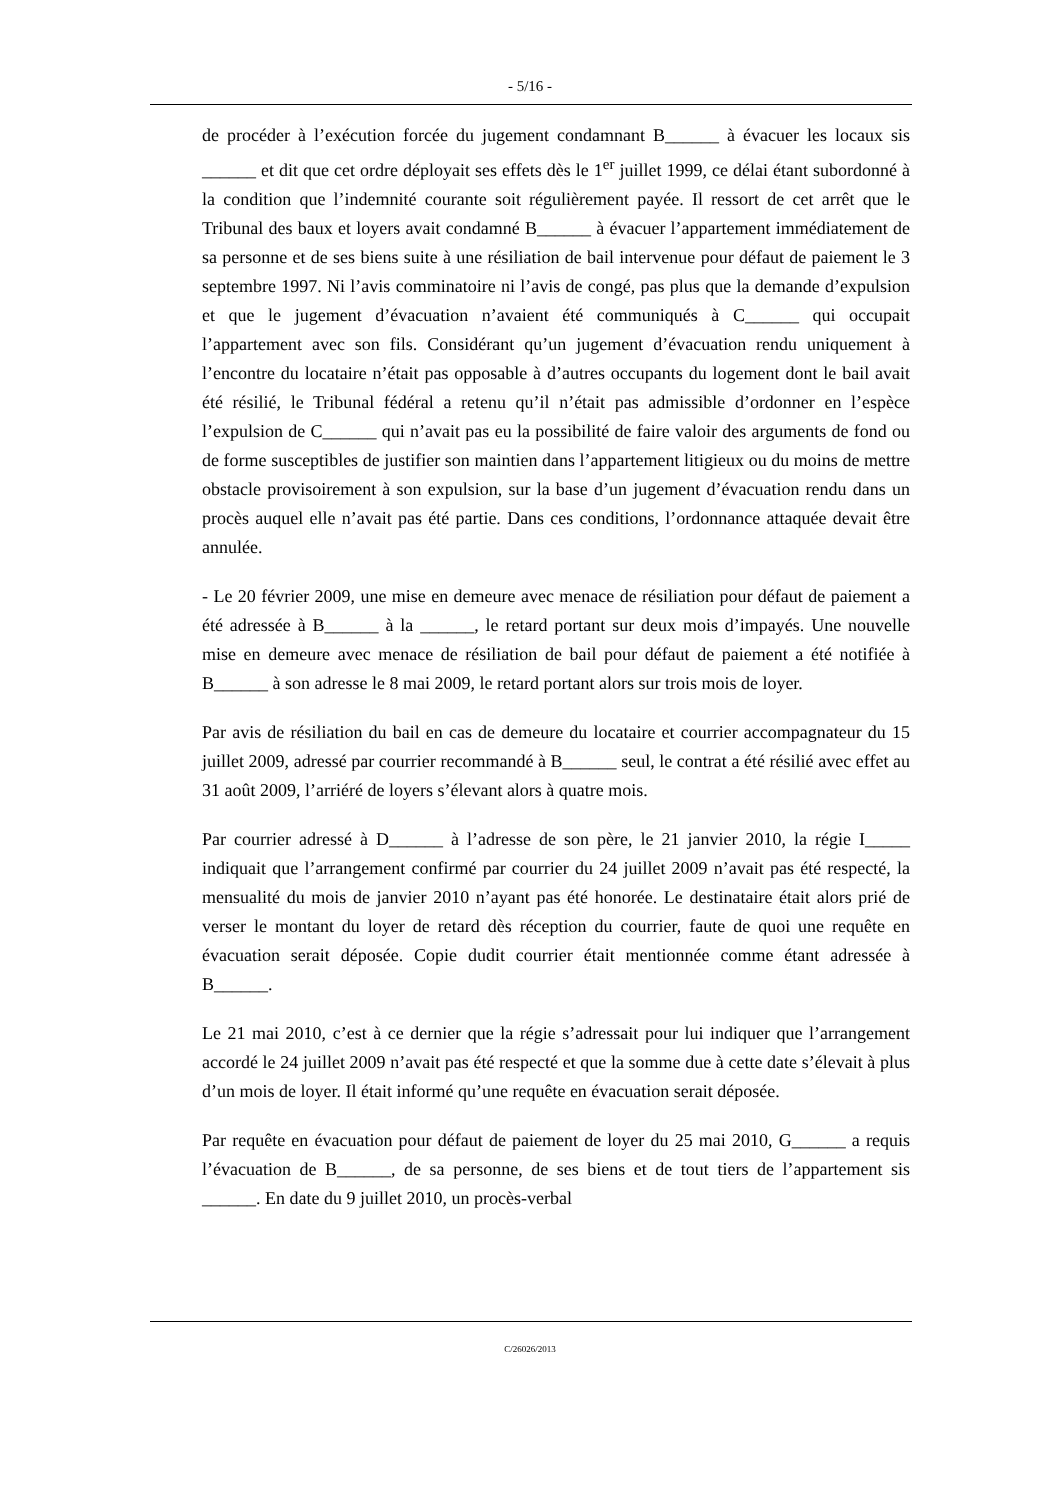- 5/16 -
de procéder à l’exécution forcée du jugement condamnant B______ à évacuer les locaux sis ______ et dit que cet ordre déployait ses effets dès le 1<sup>er</sup> juillet 1999, ce délai étant subordonné à la condition que l’indemnité courante soit régulièrement payée. Il ressort de cet arrêt que le Tribunal des baux et loyers avait condamné B______ à évacuer l’appartement immédiatement de sa personne et de ses biens suite à une résiliation de bail intervenue pour défaut de paiement le 3 septembre 1997. Ni l’avis comminatoire ni l’avis de congé, pas plus que la demande d’expulsion et que le jugement d’évacuation n’avaient été communiqués à C______ qui occupait l’appartement avec son fils. Considérant qu’un jugement d’évacuation rendu uniquement à l’encontre du locataire n’était pas opposable à d’autres occupants du logement dont le bail avait été résilié, le Tribunal fédéral a retenu qu’il n’était pas admissible d’ordonner en l’espèce l’expulsion de C______ qui n’avait pas eu la possibilité de faire valoir des arguments de fond ou de forme susceptibles de justifier son maintien dans l’appartement litigieux ou du moins de mettre obstacle provisoirement à son expulsion, sur la base d’un jugement d’évacuation rendu dans un procès auquel elle n’avait pas été partie. Dans ces conditions, l’ordonnance attaquée devait être annulée.
- Le 20 février 2009, une mise en demeure avec menace de résiliation pour défaut de paiement a été adressée à B______ à la ______, le retard portant sur deux mois d’impayés. Une nouvelle mise en demeure avec menace de résiliation de bail pour défaut de paiement a été notifiée à B______ à son adresse le 8 mai 2009, le retard portant alors sur trois mois de loyer.
Par avis de résiliation du bail en cas de demeure du locataire et courrier accompagnateur du 15 juillet 2009, adressé par courrier recommandé à B______ seul, le contrat a été résilié avec effet au 31 août 2009, l’arriéré de loyers s’élevant alors à quatre mois.
Par courrier adressé à D______ à l’adresse de son père, le 21 janvier 2010, la régie I_____ indiquait que l’arrangement confirmé par courrier du 24 juillet 2009 n’avait pas été respecté, la mensualité du mois de janvier 2010 n’ayant pas été honorée. Le destinataire était alors prié de verser le montant du loyer de retard dès réception du courrier, faute de quoi une requête en évacuation serait déposée. Copie dudit courrier était mentionnée comme étant adressée à B______.
Le 21 mai 2010, c’est à ce dernier que la régie s’adressait pour lui indiquer que l’arrangement accordé le 24 juillet 2009 n’avait pas été respecté et que la somme due à cette date s’élevait à plus d’un mois de loyer. Il était informé qu’une requête en évacuation serait déposée.
Par requête en évacuation pour défaut de paiement de loyer du 25 mai 2010, G______ a requis l’évacuation de B______, de sa personne, de ses biens et de tout tiers de l’appartement sis ______. En date du 9 juillet 2010, un procès-verbal
C/26026/2013